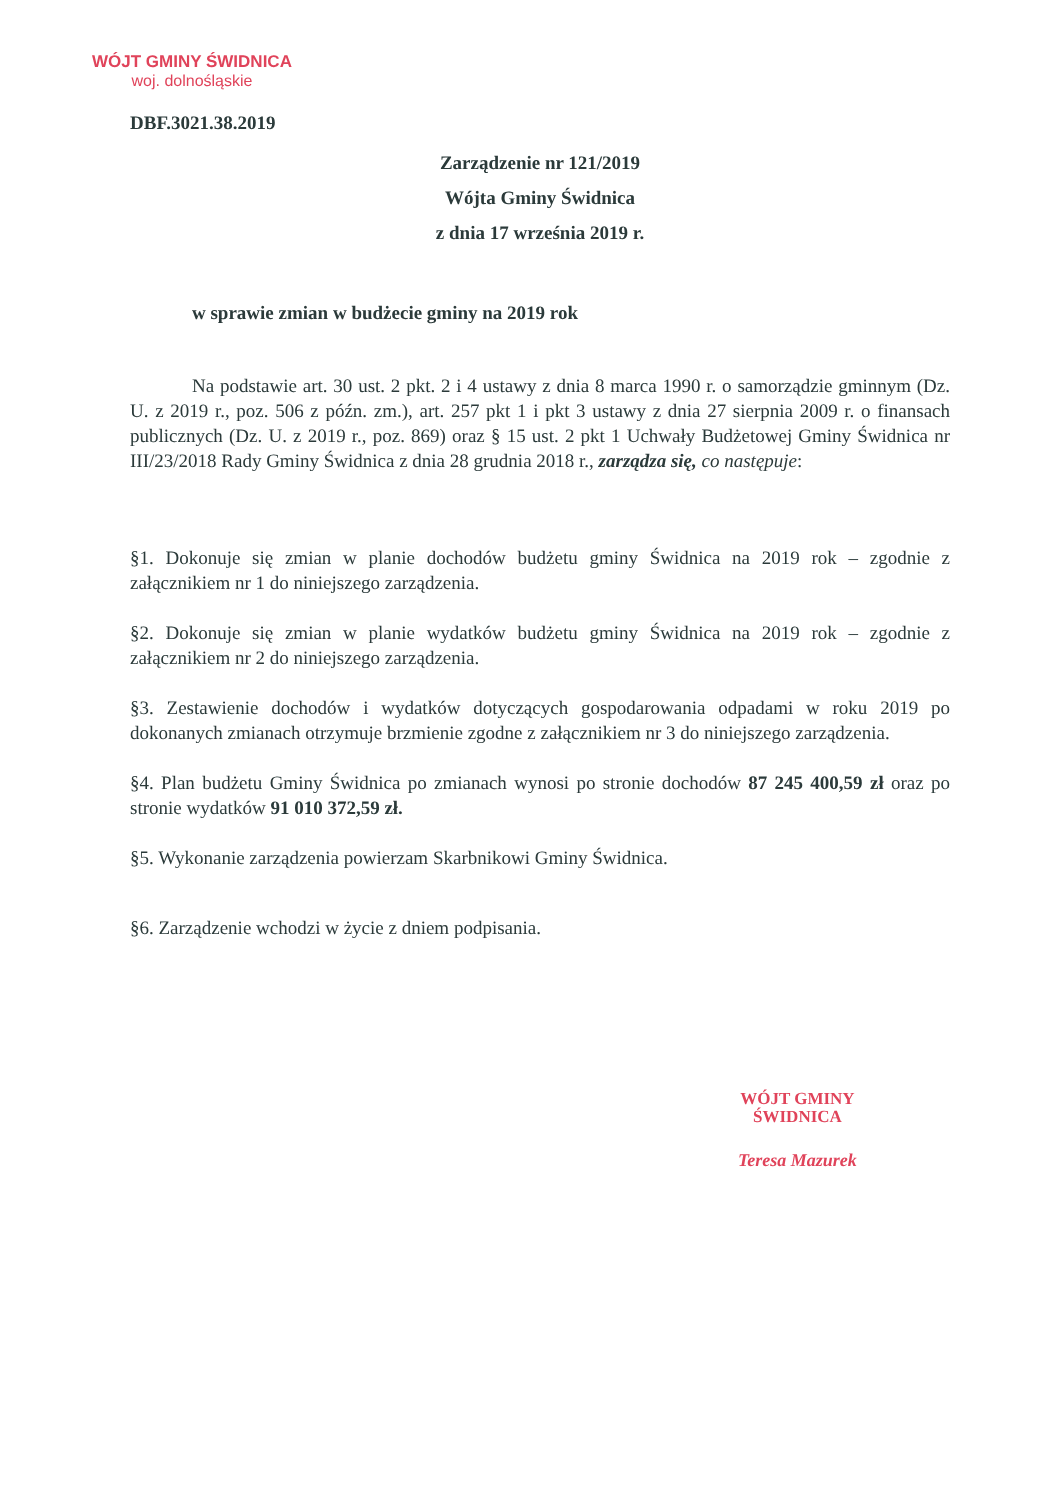WÓJT GMINY ŚWIDNICA
woj. dolnośląskie
DBF.3021.38.2019
Zarządzenie nr 121/2019
Wójta Gminy Świdnica
z dnia 17 września 2019 r.
w sprawie zmian w budżecie gminy na 2019 rok
Na podstawie art. 30 ust. 2 pkt. 2 i 4 ustawy z dnia 8 marca 1990 r. o samorządzie gminnym (Dz. U. z 2019 r., poz. 506 z późn. zm.), art. 257 pkt 1 i pkt 3 ustawy z dnia 27 sierpnia 2009 r. o finansach publicznych (Dz. U. z 2019 r., poz. 869) oraz § 15 ust. 2 pkt 1 Uchwały Budżetowej Gminy Świdnica nr III/23/2018 Rady Gminy Świdnica z dnia 28 grudnia 2018 r., zarządza się, co następuje:
§1. Dokonuje się zmian w planie dochodów budżetu gminy Świdnica na 2019 rok – zgodnie z załącznikiem nr 1 do niniejszego zarządzenia.
§2. Dokonuje się zmian w planie wydatków budżetu gminy Świdnica na 2019 rok – zgodnie z załącznikiem nr 2 do niniejszego zarządzenia.
§3. Zestawienie dochodów i wydatków dotyczących gospodarowania odpadami w roku 2019 po dokonanych zmianach otrzymuje brzmienie zgodne z załącznikiem nr 3 do niniejszego zarządzenia.
§4. Plan budżetu Gminy Świdnica po zmianach wynosi po stronie dochodów 87 245 400,59 zł oraz po stronie wydatków 91 010 372,59 zł.
§5. Wykonanie zarządzenia powierzam Skarbnikowi Gminy Świdnica.
§6. Zarządzenie wchodzi w życie z dniem podpisania.
WÓJT GMINY
ŚWIDNICA
Teresa Mazurek